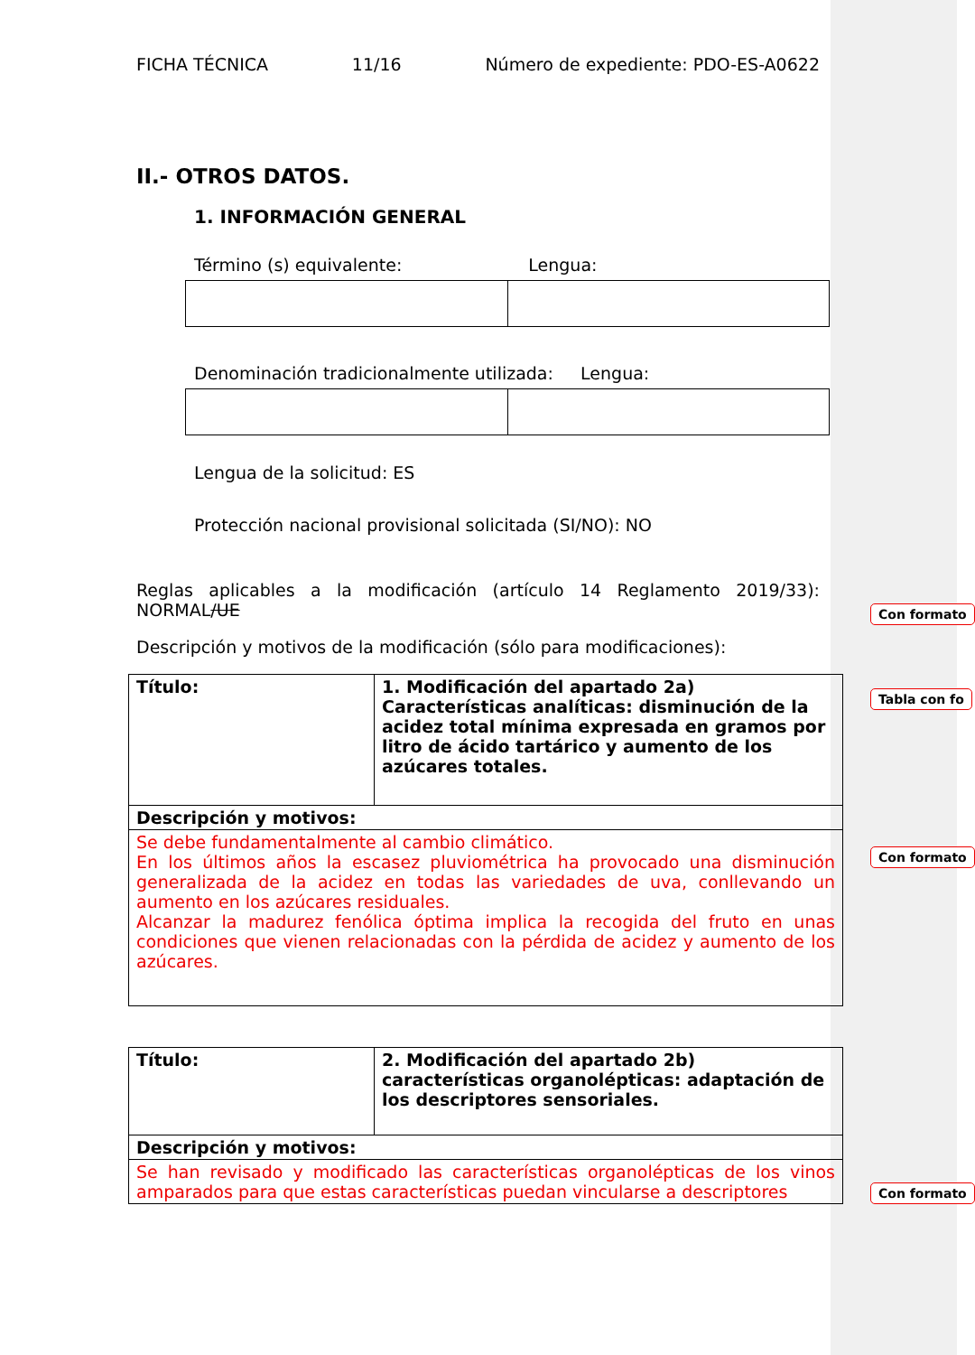FICHA TÉCNICA 11/16 Número de expediente: PDO-ES-A0622
II.- OTROS DATOS.
1. INFORMACIÓN GENERAL
Término (s) equivalente: Lengua:
Denominación tradicionalmente utilizada: Lengua:
Lengua de la solicitud: ES
Protección nacional provisional solicitada (SI/NO): NO
Reglas aplicables a la modificación (artículo 14 Reglamento 2019/33): NORMAL/UE
Descripción y motivos de la modificación (sólo para modificaciones):
| Título: | 1. Modificación del apartado 2a) Características analíticas: disminución de la acidez total mínima expresada en gramos por litro de ácido tartárico y aumento de los azúcares totales. |
| Descripción y motivos: | |
| Se debe fundamentalmente al cambio climático. En los últimos años la escasez pluviométrica ha provocado una disminución generalizada de la acidez en todas las variedades de uva, conllevando un aumento en los azúcares residuales. Alcanzar la madurez fenólica óptima implica la recogida del fruto en unas condiciones que vienen relacionadas con la pérdida de acidez y aumento de los azúcares. | |
| Título: | 2. Modificación del apartado 2b) características organolépticas: adaptación de los descriptores sensoriales. |
| Descripción y motivos: | |
| Se han revisado y modificado las características organolépticas de los vinos amparados para que estas características puedan vincularse a descriptores | |
Con formato
Tabla con fo
Con formato
Con formato